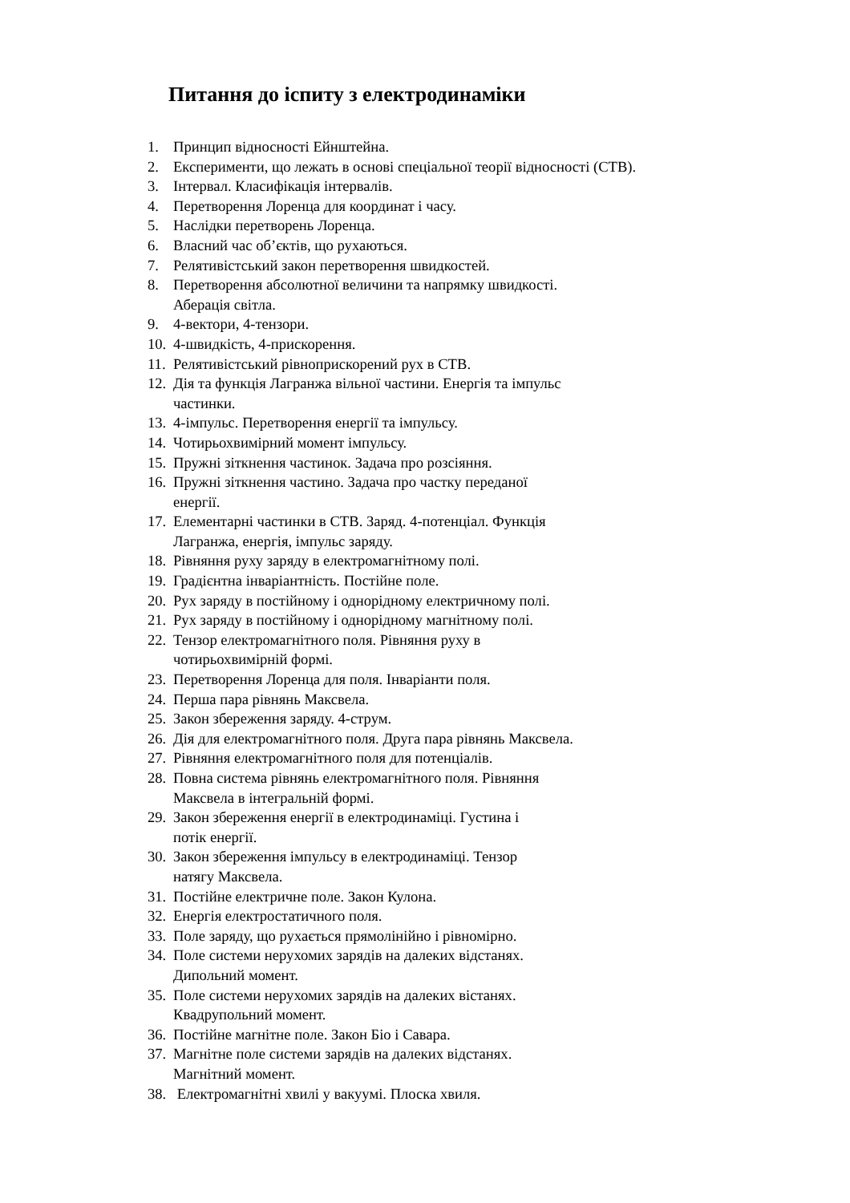Питання до іспиту з електродинаміки
1. Принцип відносності Ейнштейна.
2. Експерименти, що лежать в основі спеціальної теорії відносності (СТВ).
3. Інтервал. Класифікація інтервалів.
4. Перетворення Лоренца для координат і часу.
5. Наслідки перетворень Лоренца.
6. Власний час об’єктів, що рухаються.
7. Релятивістський закон перетворення швидкостей.
8. Перетворення абсолютної величини та напрямку швидкості.
Аберація світла.
9. 4-вектори, 4-тензори.
10. 4-швидкість, 4-прискорення.
11. Релятивістський рівноприскорений рух в СТВ.
12. Дія та функція Лагранжа вільної частини. Енергія та імпульс
частинки.
13. 4-імпульс. Перетворення енергії та імпульсу.
14. Чотирьохвимірний момент імпульсу.
15. Пружні зіткнення частинок. Задача про розсіяння.
16. Пружні зіткнення частино. Задача про частку переданої
енергії.
17. Елементарні частинки в СТВ. Заряд. 4-потенціал. Функція
Лагранжа, енергія, імпульс заряду.
18. Рівняння руху заряду в електромагнітному полі.
19. Градієнтна інваріантність. Постійне поле.
20. Рух заряду в постійному і однорідному електричному полі.
21. Рух заряду в постійному і однорідному магнітному полі.
22. Тензор електромагнітного поля. Рівняння руху в
чотирьохвимірній формі.
23. Перетворення Лоренца для поля. Інваріанти поля.
24. Перша пара рівнянь Максвела.
25. Закон збереження заряду. 4-струм.
26. Дія для електромагнітного поля. Друга пара рівнянь Максвела.
27. Рівняння електромагнітного поля для потенціалів.
28. Повна система рівнянь електромагнітного поля. Рівняння
Максвела в інтегральній формі.
29. Закон збереження енергії в електродинаміці. Густина і
потік енергії.
30. Закон збереження імпульсу в електродинаміці. Тензор
натягу Максвела.
31. Постійне електричне поле. Закон Кулона.
32. Енергія електростатичного поля.
33. Поле заряду, що рухається прямолінійно і рівномірно.
34. Поле системи нерухомих зарядів на далеких відстанях.
Дипольний момент.
35. Поле системи нерухомих зарядів на далеких вістанях.
Квадрупольний момент.
36. Постійне магнітне поле. Закон Біо і Савара.
37. Магнітне поле системи зарядів на далеких відстанях.
Магнітний момент.
38. Електромагнітні хвилі у вакуумі. Плоска хвиля.